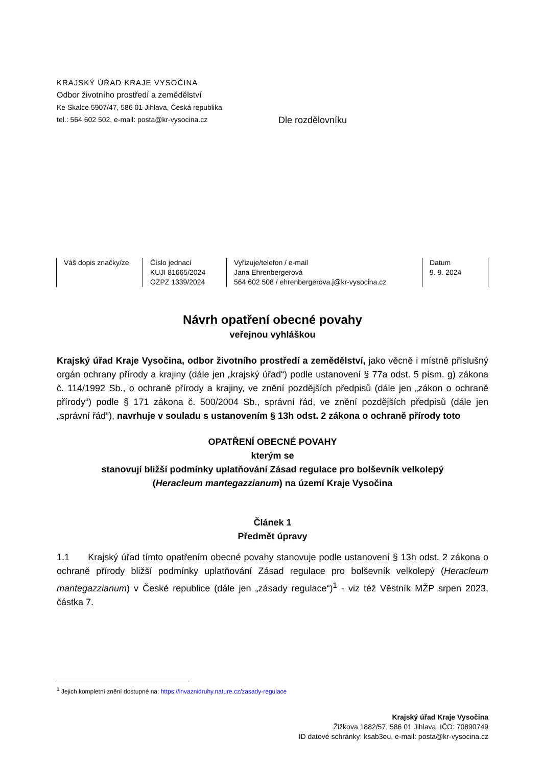KRAJSKÝ ÚŘAD KRAJE VYSOČINA
Odbor životního prostředí a zemědělství
Ke Skalce 5907/47, 586 01 Jihlava, Česká republika
tel.: 564 602 502, e-mail: posta@kr-vysocina.cz
Dle rozdělovníku
| Váš dopis značky/ze | Číslo jednací KUJI 81665/2024 OZPZ 1339/2024 | Vyřizuje/telefon / e-mail Jana Ehrenbergerová 564 602 508 / ehrenbergerova.j@kr-vysocina.cz | Datum 9. 9. 2024 |
Návrh opatření obecné povahy
veřejnou vyhláškou
Krajský úřad Kraje Vysočina, odbor životního prostředí a zemědělství, jako věcně i místně příslušný orgán ochrany přírody a krajiny (dále jen „krajský úřad“) podle ustanovení § 77a odst. 5 písm. g) zákona č. 114/1992 Sb., o ochraně přírody a krajiny, ve znění pozdějších předpisů (dále jen „zákon o ochraně přírody“) podle § 171 zákona č. 500/2004 Sb., správní řád, ve znění pozdějších předpisů (dále jen „správní řád“), navrhuje v souladu s ustanovením § 13h odst. 2 zákona o ochraně přírody toto
OPATŘENÍ OBECNÉ POVAHY
kterým se
stanovují bližší podmínky uplatňování Zásad regulace pro bolševník velkolepý
(Heracleum mantegazzianum) na území Kraje Vysočina
Článek 1
Předmět úpravy
1.1 Krajský úřad tímto opatřením obecné povahy stanovuje podle ustanovení § 13h odst. 2 zákona o ochraně přírody bližší podmínky uplatňování Zásad regulace pro bolševník velkolepý (Heracleum mantegazzianum) v České republice (dále jen „zásady regulace“)<sup>1</sup> - viz též Věstník MŽP srpen 2023, částka 7.
<sup>1</sup> Jejich kompletní znění dostupné na: https://invaznidruhy.nature.cz/zasady-regulace
Krajský úřad Kraje Vysočina
Žižkova 1882/57, 586 01 Jihlava, IČO: 70890749
ID datové schránky: ksab3eu, e-mail: posta@kr-vysocina.cz